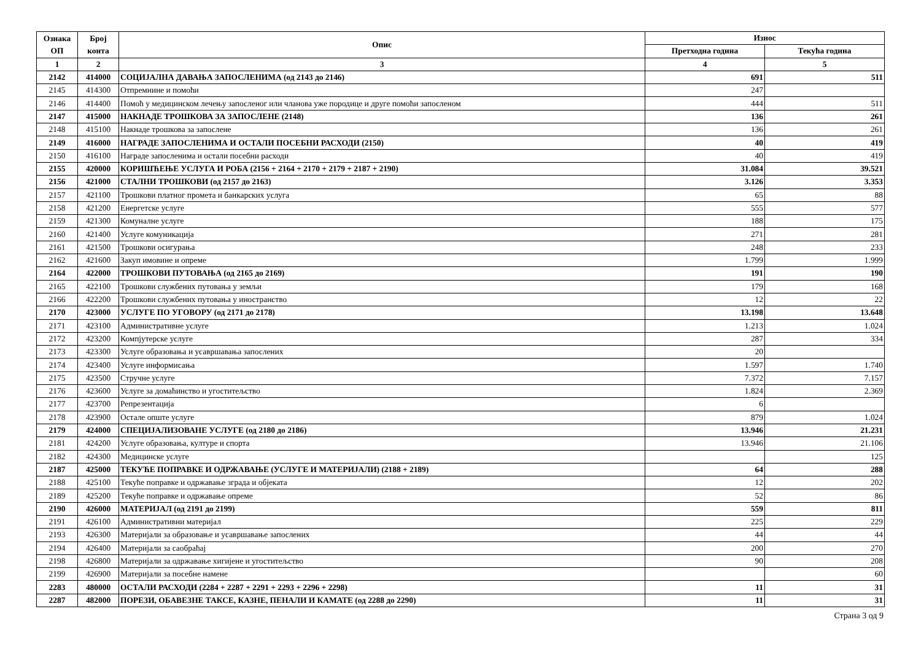| Ознака ОП | Број конта | Опис | Износ | |
| --- | --- | --- | --- | --- |
| | | | Претходна година | Текућа година |
| 1 | 2 | 3 | 4 | 5 |
| 2142 | 414000 | СОЦИЈАЛНА ДАВАЊА ЗАПОСЛЕНИМА (од 2143 до 2146) | 691 | 511 |
| 2145 | 414300 | Отпремнине и помоћи | 247 | |
| 2146 | 414400 | Помоћ у медицинском лечењу запосленог или чланова уже породице и друге помоћи запосленом | 444 | 511 |
| 2147 | 415000 | НАКНАДЕ ТРОШКОВА ЗА ЗАПОСЛЕНЕ (2148) | 136 | 261 |
| 2148 | 415100 | Накнаде трошкова за запослене | 136 | 261 |
| 2149 | 416000 | НАГРАДЕ ЗАПОСЛЕНИМА И ОСТАЛИ ПОСЕБНИ РАСХОДИ (2150) | 40 | 419 |
| 2150 | 416100 | Награде запосленима и остали посебни расходи | 40 | 419 |
| 2155 | 420000 | КОРИШЋЕЊЕ УСЛУГА И РОБА (2156 + 2164 + 2170 + 2179 + 2187 + 2190) | 31.084 | 39.521 |
| 2156 | 421000 | СТАЛНИ ТРОШКОВИ (од 2157 до 2163) | 3.126 | 3.353 |
| 2157 | 421100 | Трошкови платног промета и банкарских услуга | 65 | 88 |
| 2158 | 421200 | Енергетске услуге | 555 | 577 |
| 2159 | 421300 | Комуналне услуге | 188 | 175 |
| 2160 | 421400 | Услуге комуникација | 271 | 281 |
| 2161 | 421500 | Трошкови осигурања | 248 | 233 |
| 2162 | 421600 | Закуп имовине и опреме | 1.799 | 1.999 |
| 2164 | 422000 | ТРОШКОВИ ПУТОВАЊА (од 2165 до 2169) | 191 | 190 |
| 2165 | 422100 | Трошкови службених путовања у земљи | 179 | 168 |
| 2166 | 422200 | Трошкови службених путовања у иностранство | 12 | 22 |
| 2170 | 423000 | УСЛУГЕ ПО УГОВОРУ (од 2171 до 2178) | 13.198 | 13.648 |
| 2171 | 423100 | Административне услуге | 1.213 | 1.024 |
| 2172 | 423200 | Компјутерске услуге | 287 | 334 |
| 2173 | 423300 | Услуге образовања и усавршавања запослених | 20 | |
| 2174 | 423400 | Услуге информисања | 1.597 | 1.740 |
| 2175 | 423500 | Стручне услуге | 7.372 | 7.157 |
| 2176 | 423600 | Услуге за домаћинство и угоститељство | 1.824 | 2.369 |
| 2177 | 423700 | Репрезентација | 6 | |
| 2178 | 423900 | Остале опште услуге | 879 | 1.024 |
| 2179 | 424000 | СПЕЦИЈАЛИЗОВАНЕ УСЛУГЕ (од 2180 до 2186) | 13.946 | 21.231 |
| 2181 | 424200 | Услуге образовања, културе и спорта | 13.946 | 21.106 |
| 2182 | 424300 | Медицинске услуге | | 125 |
| 2187 | 425000 | ТЕКУЋЕ ПОПРАВКЕ И ОДРЖАВАЊЕ (УСЛУГЕ И МАТЕРИЈАЛИ) (2188 + 2189) | 64 | 288 |
| 2188 | 425100 | Текуће поправке и одржавање зграда и објеката | 12 | 202 |
| 2189 | 425200 | Текуће поправке и одржавање опреме | 52 | 86 |
| 2190 | 426000 | МАТЕРИЈАЛ (од 2191 до 2199) | 559 | 811 |
| 2191 | 426100 | Административни материјал | 225 | 229 |
| 2193 | 426300 | Материјали за образовање и усавршавање запослених | 44 | 44 |
| 2194 | 426400 | Материјали за саобраћај | 200 | 270 |
| 2198 | 426800 | Материјали за одржавање хигијене и угоститељство | 90 | 208 |
| 2199 | 426900 | Материјали за посебне намене | | 60 |
| 2283 | 480000 | ОСТАЛИ РАСХОДИ (2284 + 2287 + 2291 + 2293 + 2296 + 2298) | 11 | 31 |
| 2287 | 482000 | ПОРЕЗИ, ОБАВЕЗНЕ ТАКСЕ, КАЗНЕ, ПЕНАЛИ И КАМАТЕ (од 2288 до 2290) | 11 | 31 |
Страна 3 од 9